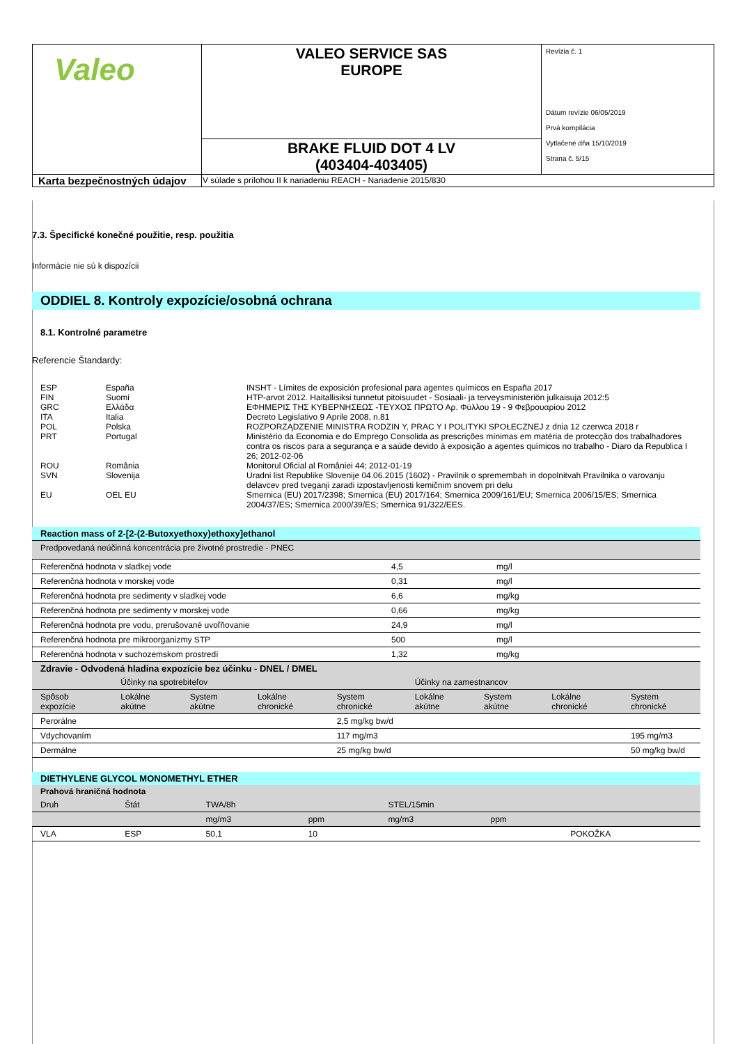| Valeo | VALEO SERVICE SAS EUROPE | Revízia č. 1 Dátum revízie 06/05/2019 Prvá kompilácia Vytlačené dňa 15/10/2019 Strana č. 5/15 |
| | BRAKE FLUID DOT 4 LV (403404-403405) | |
| Karta bezpečnostných údajov | V súlade s prílohou II k nariadeniu REACH - Nariadenie 2015/830 | |
7.3. Špecifické konečné použitie, resp. použitia
Informácie nie sú k dispozícii
ODDIEL 8. Kontroly expozície/osobná ochrana
8.1. Kontrolné parametre
Referencie Štandardy:
| ESP | España | INSHT - Límites de exposición profesional para agentes químicos en España 2017 |
| FIN | Suomi | HTP-arvot 2012. Haitallisiksi tunnetut pitoisuudet - Sosiaali- ja terveysministeriön julkaisuja 2012:5 |
| GRC | Ελλάδα | ΕΦΗΜΕΡΙΣ ΤΗΣ ΚΥΒΕΡΝΗΣΕΩΣ -ΤΕΥΧΟΣ ΠΡΩΤΟ Αρ. Φύλλου 19 - 9 Φεβρουαρίου 2012 |
| ITA | Italia | Decreto Legislativo 9 Aprile 2008, n.81 |
| POL | Polska | ROZPORZĄDZENIE MINISTRA RODZIN Y, PRAC Y I POLITYKI SPOŁECZNEJ z dnia 12 czerwca 2018 r |
| PRT | Portugal | Ministério da Economia e do Emprego Consolida as prescrições mínimas em matéria de protecção dos trabalhadores contra os riscos para a segurança e a saúde devido à exposição a agentes químicos no trabalho - Diaro da Republica I 26; 2012-02-06 |
| ROU | România | Monitorul Oficial al României 44; 2012-01-19 |
| SVN | Slovenija | Uradni list Republike Slovenije 04.06.2015 (1602) - Pravilnik o spremembah in dopolnitvah Pravilnika o varovanju delavcev pred tveganji zaradi izpostavljenosti kemičnim snovem pri delu |
| EU | OEL EU | Smernica (EU) 2017/2398; Smernica (EU) 2017/164; Smernica 2009/161/EU; Smernica 2006/15/ES; Smernica 2004/37/ES; Smernica 2000/39/ES; Smernica 91/322/EES. |
Reaction mass of 2-[2-(2-Butoxyethoxy)ethoxy]ethanol
| Predpovedaná neúčinná koncentrácia pre životné prostredie - PNEC | | |
| Referenčná hodnota v sladkej vode | 4,5 | mg/l |
| Referenčná hodnota v morskej vode | 0,31 | mg/l |
| Referenčná hodnota pre sedimenty v sladkej vode | 6,6 | mg/kg |
| Referenčná hodnota pre sedimenty v morskej vode | 0,66 | mg/kg |
| Referenčná hodnota pre vodu, prerušované uvoľňovanie | 24,9 | mg/l |
| Referenčná hodnota pre mikroorganizmy STP | 500 | mg/l |
| Referenčná hodnota v suchozemskom prostredí | 1,32 | mg/kg |
| Zdravie - Odvodená hladina expozície bez účinku - DNEL / DMEL | | | | | | | | |
| --- | --- | --- | --- | --- | --- | --- | --- | --- |
| | Účinky na spotrebiteľov | | | | Účinky na zamestnancov | | | |
| Spôsob expozície | Lokálne akútne | System akútne | Lokálne chronické | System chronické | Lokálne akútne | System akútne | Lokálne chronické | System chronické |
| Perorálne | | | | 2,5 mg/kg bw/d | | | | |
| Vdychovaním | | | | 117 mg/m3 | | | | 195 mg/m3 |
| Dermálne | | | | 25 mg/kg bw/d | | | | 50 mg/kg bw/d |
DIETHYLENE GLYCOL MONOMETHYL ETHER
| Prahová hraničná hodnota | | | | | | |
| --- | --- | --- | --- | --- | --- | --- |
| Druh | Štát | TWA/8h | | STEL/15min | | |
| | | mg/m3 | ppm | mg/m3 | ppm | |
| VLA | ESP | 50,1 | 10 | | | POKOŽKA |